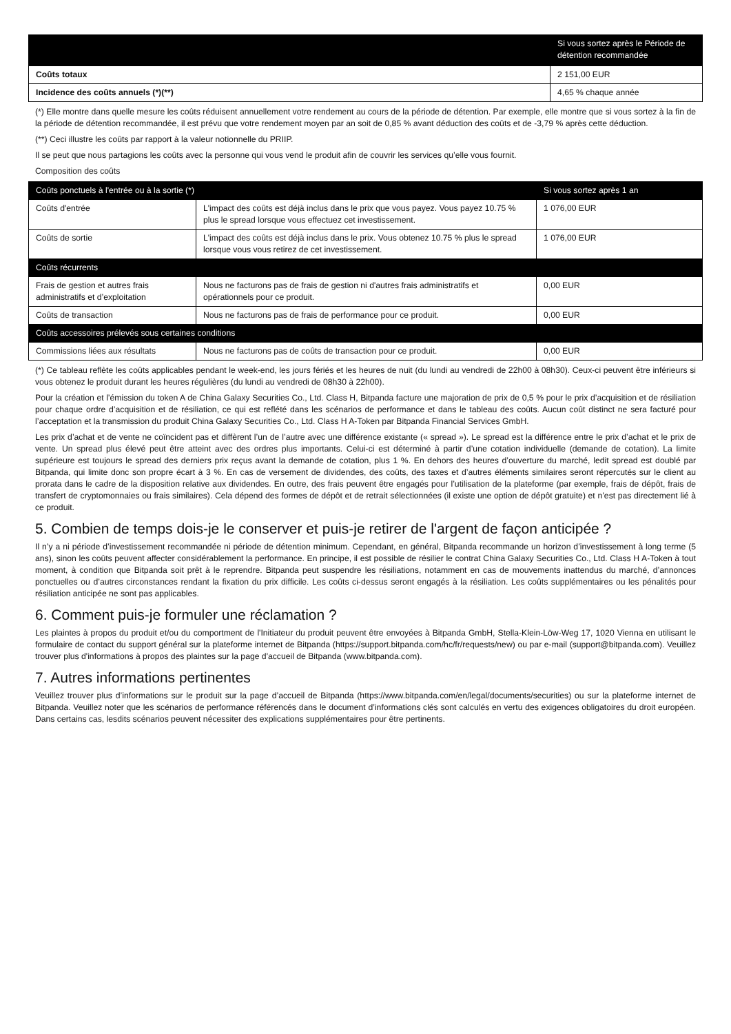| | Si vous sortez après le Période de détention recommandée |
| --- | --- |
| Coûts totaux | 2 151,00 EUR |
| Incidence des coûts annuels (*)(**) | 4,65 % chaque année |
(*) Elle montre dans quelle mesure les coûts réduisent annuellement votre rendement au cours de la période de détention. Par exemple, elle montre que si vous sortez à la fin de la période de détention recommandée, il est prévu que votre rendement moyen par an soit de 0,85 % avant déduction des coûts et de -3,79 % après cette déduction.
(**) Ceci illustre les coûts par rapport à la valeur notionnelle du PRIIP.
Il se peut que nous partagions les coûts avec la personne qui vous vend le produit afin de couvrir les services qu’elle vous fournit.
Composition des coûts
| Coûts ponctuels à l'entrée ou à la sortie (*) | | Si vous sortez après 1 an |
| --- | --- | --- |
| Coûts d'entrée | L'impact des coûts est déjà inclus dans le prix que vous payez. Vous payez 10.75 % plus le spread lorsque vous effectuez cet investissement. | 1 076,00 EUR |
| Coûts de sortie | L'impact des coûts est déjà inclus dans le prix. Vous obtenez 10.75 % plus le spread lorsque vous vous retirez de cet investissement. | 1 076,00 EUR |
| Coûts récurrents | | |
| Frais de gestion et autres frais administratifs et d’exploitation | Nous ne facturons pas de frais de gestion ni d'autres frais administratifs et opérationnels pour ce produit. | 0,00 EUR |
| Coûts de transaction | Nous ne facturons pas de frais de performance pour ce produit. | 0,00 EUR |
| Coûts accessoires prélevés sous certaines conditions | | |
| Commissions liées aux résultats | Nous ne facturons pas de coûts de transaction pour ce produit. | 0,00 EUR |
(*) Ce tableau reflète les coûts applicables pendant le week-end, les jours fériés et les heures de nuit (du lundi au vendredi de 22h00 à 08h30). Ceux-ci peuvent être inférieurs si vous obtenez le produit durant les heures régulières (du lundi au vendredi de 08h30 à 22h00).
Pour la création et l’émission du token A de China Galaxy Securities Co., Ltd. Class H, Bitpanda facture une majoration de prix de 0,5 % pour le prix d’acquisition et de résiliation pour chaque ordre d’acquisition et de résiliation, ce qui est reflété dans les scénarios de performance et dans le tableau des coûts. Aucun coût distinct ne sera facturé pour l’acceptation et la transmission du produit China Galaxy Securities Co., Ltd. Class H A-Token par Bitpanda Financial Services GmbH.
Les prix d’achat et de vente ne coïncident pas et diffèrent l’un de l’autre avec une différence existante (« spread »). Le spread est la différence entre le prix d’achat et le prix de vente. Un spread plus élevé peut être atteint avec des ordres plus importants. Celui-ci est déterminé à partir d’une cotation individuelle (demande de cotation). La limite supérieure est toujours le spread des derniers prix reçus avant la demande de cotation, plus 1 %. En dehors des heures d’ouverture du marché, ledit spread est doublé par Bitpanda, qui limite donc son propre écart à 3 %. En cas de versement de dividendes, des coûts, des taxes et d’autres éléments similaires seront répercutés sur le client au prorata dans le cadre de la disposition relative aux dividendes. En outre, des frais peuvent être engagés pour l’utilisation de la plateforme (par exemple, frais de dépôt, frais de transfert de cryptomonnaies ou frais similaires). Cela dépend des formes de dépôt et de retrait sélectionnées (il existe une option de dépôt gratuite) et n’est pas directement lié à ce produit.
5. Combien de temps dois-je le conserver et puis-je retirer de l'argent de façon anticipée ?
Il n’y a ni période d’investissement recommandée ni période de détention minimum. Cependant, en général, Bitpanda recommande un horizon d’investissement à long terme (5 ans), sinon les coûts peuvent affecter considérablement la performance. En principe, il est possible de résilier le contrat China Galaxy Securities Co., Ltd. Class H A-Token à tout moment, à condition que Bitpanda soit prêt à le reprendre. Bitpanda peut suspendre les résiliations, notamment en cas de mouvements inattendus du marché, d’annonces ponctuelles ou d’autres circonstances rendant la fixation du prix difficile. Les coûts ci-dessus seront engagés à la résiliation. Les coûts supplémentaires ou les pénalités pour résiliation anticipée ne sont pas applicables.
6. Comment puis-je formuler une réclamation ?
Les plaintes à propos du produit et/ou du comportment de l'Initiateur du produit peuvent être envoyées à Bitpanda GmbH, Stella-Klein-Löw-Weg 17, 1020 Vienna en utilisant le formulaire de contact du support général sur la plateforme internet de Bitpanda (https://support.bitpanda.com/hc/fr/requests/new) ou par e-mail (support@bitpanda.com). Veuillez trouver plus d'informations à propos des plaintes sur la page d'accueil de Bitpanda (www.bitpanda.com).
7. Autres informations pertinentes
Veuillez trouver plus d’informations sur le produit sur la page d’accueil de Bitpanda (https://www.bitpanda.com/en/legal/documents/securities) ou sur la plateforme internet de Bitpanda. Veuillez noter que les scénarios de performance référencés dans le document d’informations clés sont calculés en vertu des exigences obligatoires du droit européen. Dans certains cas, lesdits scénarios peuvent nécessiter des explications supplémentaires pour être pertinents.